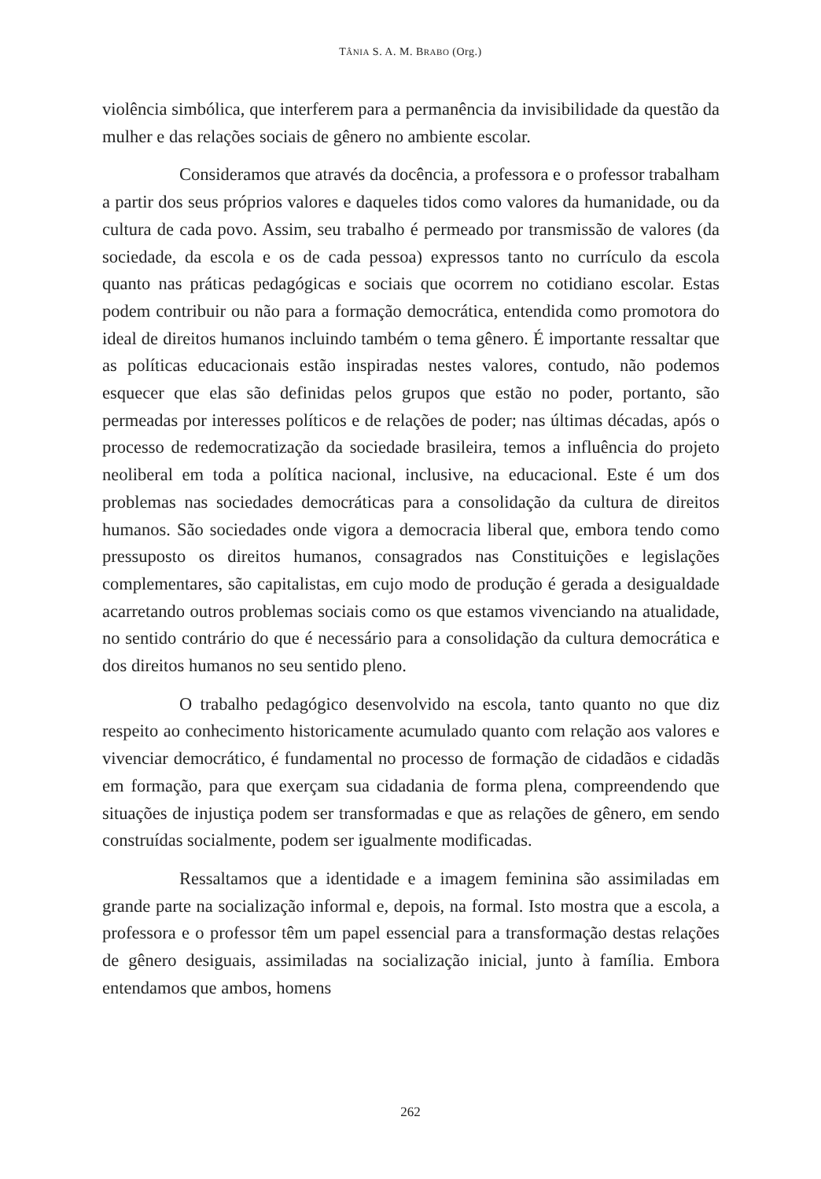TÂNIA S. A. M. BRABO (Org.)
violência simbólica, que interferem para a permanência da invisibilidade da questão da mulher e das relações sociais de gênero no ambiente escolar.
Consideramos que através da docência, a professora e o professor trabalham a partir dos seus próprios valores e daqueles tidos como valores da humanidade, ou da cultura de cada povo. Assim, seu trabalho é permeado por transmissão de valores (da sociedade, da escola e os de cada pessoa) expressos tanto no currículo da escola quanto nas práticas pedagógicas e sociais que ocorrem no cotidiano escolar. Estas podem contribuir ou não para a formação democrática, entendida como promotora do ideal de direitos humanos incluindo também o tema gênero. É importante ressaltar que as políticas educacionais estão inspiradas nestes valores, contudo, não podemos esquecer que elas são definidas pelos grupos que estão no poder, portanto, são permeadas por interesses políticos e de relações de poder; nas últimas décadas, após o processo de redemocratização da sociedade brasileira, temos a influência do projeto neoliberal em toda a política nacional, inclusive, na educacional. Este é um dos problemas nas sociedades democráticas para a consolidação da cultura de direitos humanos. São sociedades onde vigora a democracia liberal que, embora tendo como pressuposto os direitos humanos, consagrados nas Constituições e legislações complementares, são capitalistas, em cujo modo de produção é gerada a desigualdade acarretando outros problemas sociais como os que estamos vivenciando na atualidade, no sentido contrário do que é necessário para a consolidação da cultura democrática e dos direitos humanos no seu sentido pleno.
O trabalho pedagógico desenvolvido na escola, tanto quanto no que diz respeito ao conhecimento historicamente acumulado quanto com relação aos valores e vivenciar democrático, é fundamental no processo de formação de cidadãos e cidadãs em formação, para que exerçam sua cidadania de forma plena, compreendendo que situações de injustiça podem ser transformadas e que as relações de gênero, em sendo construídas socialmente, podem ser igualmente modificadas.
Ressaltamos que a identidade e a imagem feminina são assimiladas em grande parte na socialização informal e, depois, na formal. Isto mostra que a escola, a professora e o professor têm um papel essencial para a transformação destas relações de gênero desiguais, assimiladas na socialização inicial, junto à família. Embora entendamos que ambos, homens
262